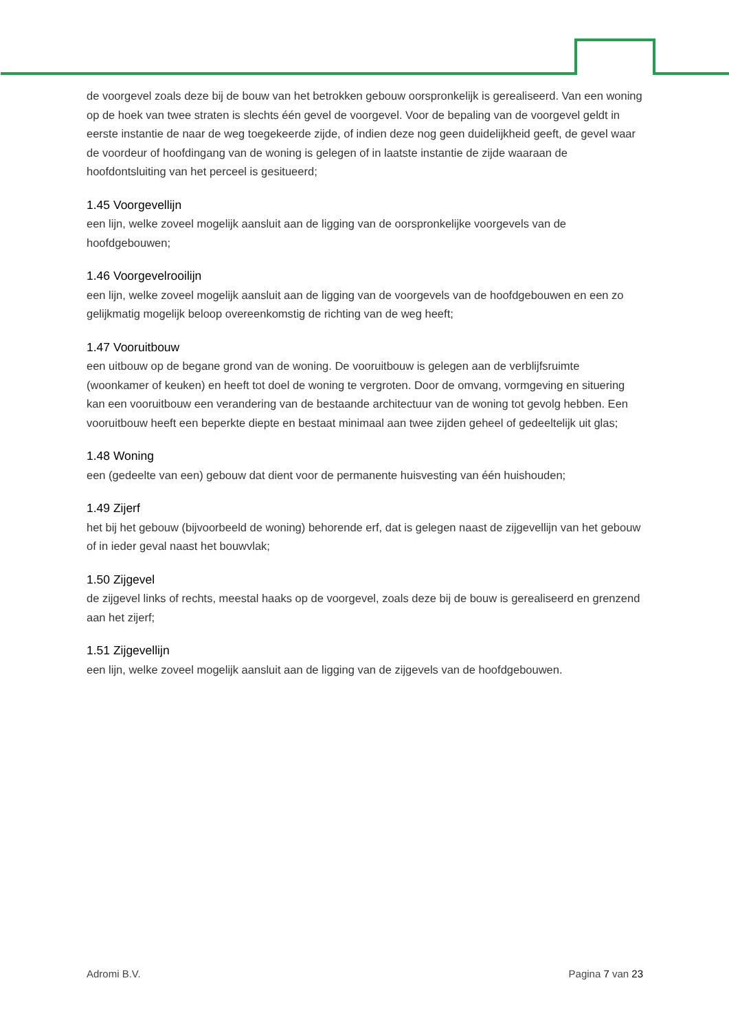de voorgevel zoals deze bij de bouw van het betrokken gebouw oorspronkelijk is gerealiseerd. Van een woning op de hoek van twee straten is slechts één gevel de voorgevel. Voor de bepaling van de voorgevel geldt in eerste instantie de naar de weg toegekeerde zijde, of indien deze nog geen duidelijkheid geeft, de gevel waar de voordeur of hoofdingang van de woning is gelegen of in laatste instantie de zijde waaraan de hoofdontsluiting van het perceel is gesitueerd;
1.45 Voorgevellijn
een lijn, welke zoveel mogelijk aansluit aan de ligging van de oorspronkelijke voorgevels van de hoofdgebouwen;
1.46 Voorgevelrooilijn
een lijn, welke zoveel mogelijk aansluit aan de ligging van de voorgevels van de hoofdgebouwen en een zo gelijkmatig mogelijk beloop overeenkomstig de richting van de weg heeft;
1.47 Vooruitbouw
een uitbouw op de begane grond van de woning. De vooruitbouw is gelegen aan de verblijfsruimte (woonkamer of keuken) en heeft tot doel de woning te vergroten. Door de omvang, vormgeving en situering kan een vooruitbouw een verandering van de bestaande architectuur van de woning tot gevolg hebben. Een vooruitbouw heeft een beperkte diepte en bestaat minimaal aan twee zijden geheel of gedeeltelijk uit glas;
1.48 Woning
een (gedeelte van een) gebouw dat dient voor de permanente huisvesting van één huishouden;
1.49 Zijerf
het bij het gebouw (bijvoorbeeld de woning) behorende erf, dat is gelegen naast de zijgevellijn van het gebouw of in ieder geval naast het bouwvlak;
1.50 Zijgevel
de zijgevel links of rechts, meestal haaks op de voorgevel, zoals deze bij de bouw is gerealiseerd en grenzend aan het zijerf;
1.51 Zijgevellijn
een lijn, welke zoveel mogelijk aansluit aan de ligging van de zijgevels van de hoofdgebouwen.
Adromi B.V. Pagina 7 van 23